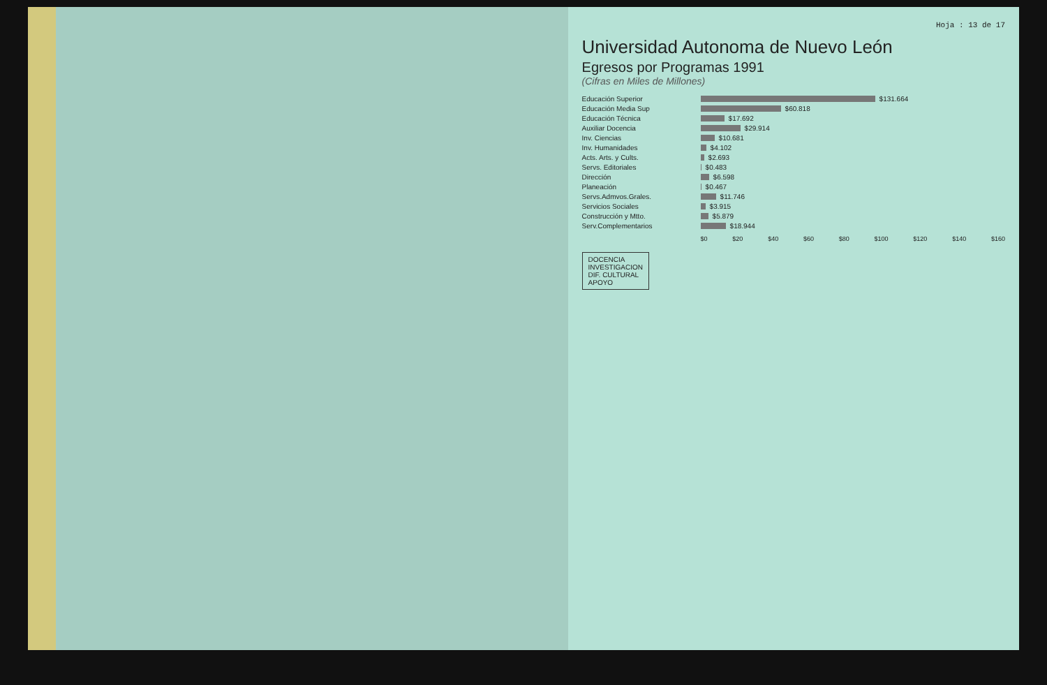Hoja : 13 de 17
Universidad Autonoma de Nuevo León
Egresos por Programas 1991
(Cifras en Miles de Millones)
Educación Superior $131.664
Educación Media Sup $60.818
Educación Técnica $17.692
Auxiliar Docencia $29.914
Inv. Ciencias $10.681
Inv. Humanidades $4.102
Acts. Arts. y Cults. $2.693
Servs. Editoriales $0.483
Dirección $6.598
Planeación $0.467
Servs.Admvos.Grales. $11.746
Servicios Sociales $3.915
Construcción y Mtto. $5.879
Serv.Complementarios $18.944
$0 $20 $40 $60 $80 $100 $120 $140 $160
DOCENCIA
INVESTIGACION
DIF. CULTURAL
APOYO